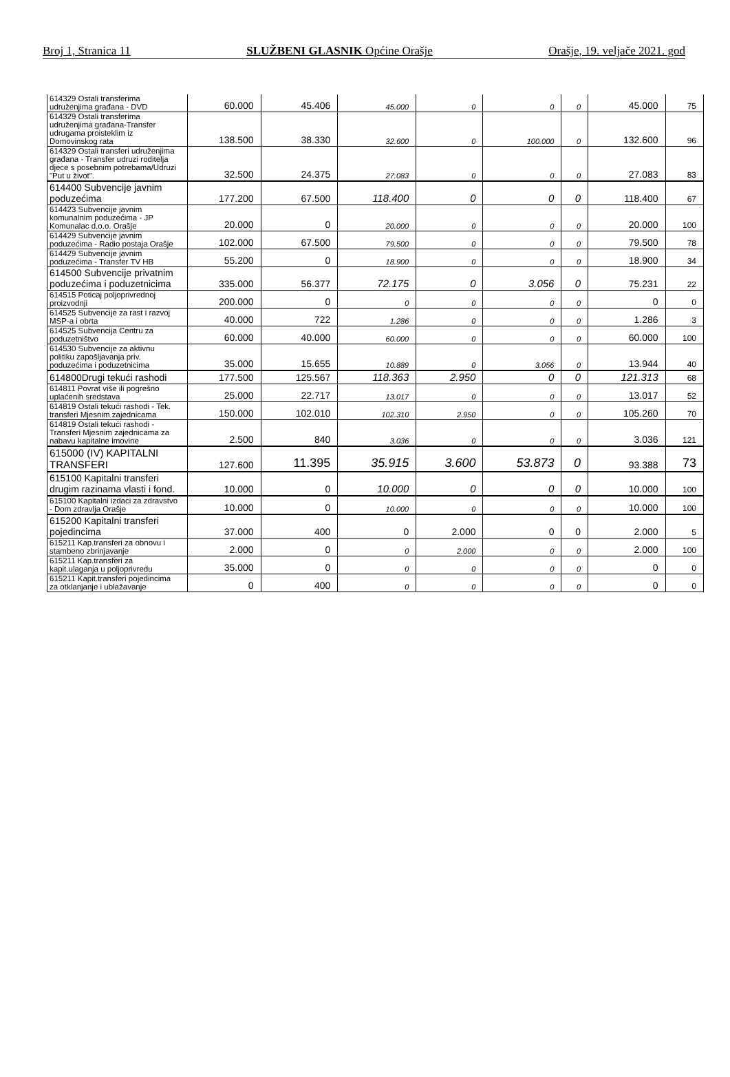Broj 1, Stranica 11 SLUŽBENI GLASNIK Općine Orašje Orašje, 19. veljače 2021. god
| 614329 Ostali transferima udruženjima građana - DVD | 60.000 | 45.406 | 45.000 | 0 | 0 | 0 | 45.000 | 75 |
| 614329 Ostali transferima udruženjima građana-Transfer udrugama proisteklim iz Domovinskog rata | 138.500 | 38.330 | 32.600 | 0 | 100.000 | 0 | 132.600 | 96 |
| 614329 Ostali transferi udruženjima građana - Transfer udruzi roditelja djece s posebnim potrebama/Udruzi "Put u život". | 32.500 | 24.375 | 27.083 | 0 | 0 | 0 | 27.083 | 83 |
| 614400 Subvencije javnim poduzećima | 177.200 | 67.500 | 118.400 | 0 | 0 | 0 | 118.400 | 67 |
| 614423 Subvencije javnim komunalnim poduzećima - JP Komunalac d.o.o. Orašje | 20.000 | 0 | 20.000 | 0 | 0 | 0 | 20.000 | 100 |
| 614429 Subvencije javnim poduzećima - Radio postaja Orašje | 102.000 | 67.500 | 79.500 | 0 | 0 | 0 | 79.500 | 78 |
| 614429 Subvencije javnim poduzećima - Transfer TV HB | 55.200 | 0 | 18.900 | 0 | 0 | 0 | 18.900 | 34 |
| 614500 Subvencije privatnim poduzećima i poduzetnicima | 335.000 | 56.377 | 72.175 | 0 | 3.056 | 0 | 75.231 | 22 |
| 614515 Poticaj poljoprivrednoj proizvodnji | 200.000 | 0 | 0 | 0 | 0 | 0 | 0 | 0 |
| 614525 Subvencije za rast i razvoj MSP-a i obrta | 40.000 | 722 | 1.286 | 0 | 0 | 0 | 1.286 | 3 |
| 614525 Subvencija Centru za poduzetništvo | 60.000 | 40.000 | 60.000 | 0 | 0 | 0 | 60.000 | 100 |
| 614530 Subvencije za aktivnu politiku zapošljavanja priv. poduzećima i poduzetnicima | 35.000 | 15.655 | 10.889 | 0 | 3.056 | 0 | 13.944 | 40 |
| 614800Drugi tekući rashodi | 177.500 | 125.567 | 118.363 | 2.950 | 0 | 0 | 121.313 | 68 |
| 614811 Povrat više ili pogrešno uplaćenih sredstava | 25.000 | 22.717 | 13.017 | 0 | 0 | 0 | 13.017 | 52 |
| 614819 Ostali tekući rashodi - Tek. transferi Mjesnim zajednicama | 150.000 | 102.010 | 102.310 | 2.950 | 0 | 0 | 105.260 | 70 |
| 614819 Ostali tekući rashodi - Transferi Mjesnim zajednicama za nabavu kapitalne imovine | 2.500 | 840 | 3.036 | 0 | 0 | 0 | 3.036 | 121 |
| 615000 (IV) KAPITALNI TRANSFERI | 127.600 | 11.395 | 35.915 | 3.600 | 53.873 | 0 | 93.388 | 73 |
| 615100 Kapitalni transferi drugim razinama vlasti i fond. | 10.000 | 0 | 10.000 | 0 | 0 | 0 | 10.000 | 100 |
| 615100 Kapitalni izdaci za zdravstvo - Dom zdravlja Orašje | 10.000 | 0 | 10.000 | 0 | 0 | 0 | 10.000 | 100 |
| 615200 Kapitalni transferi pojedincima | 37.000 | 400 | 0 | 2.000 | 0 | 0 | 2.000 | 5 |
| 615211 Kap.transferi za obnovu i stambeno zbrinjavanje | 2.000 | 0 | 0 | 2.000 | 0 | 0 | 2.000 | 100 |
| 615211 Kap.transferi za kapit.ulaganja u poljoprivredu | 35.000 | 0 | 0 | 0 | 0 | 0 | 0 | 0 |
| 615211 Kapit.transferi pojedincima za otklanjanje i ublažavanje | 0 | 400 | 0 | 0 | 0 | 0 | 0 | 0 |